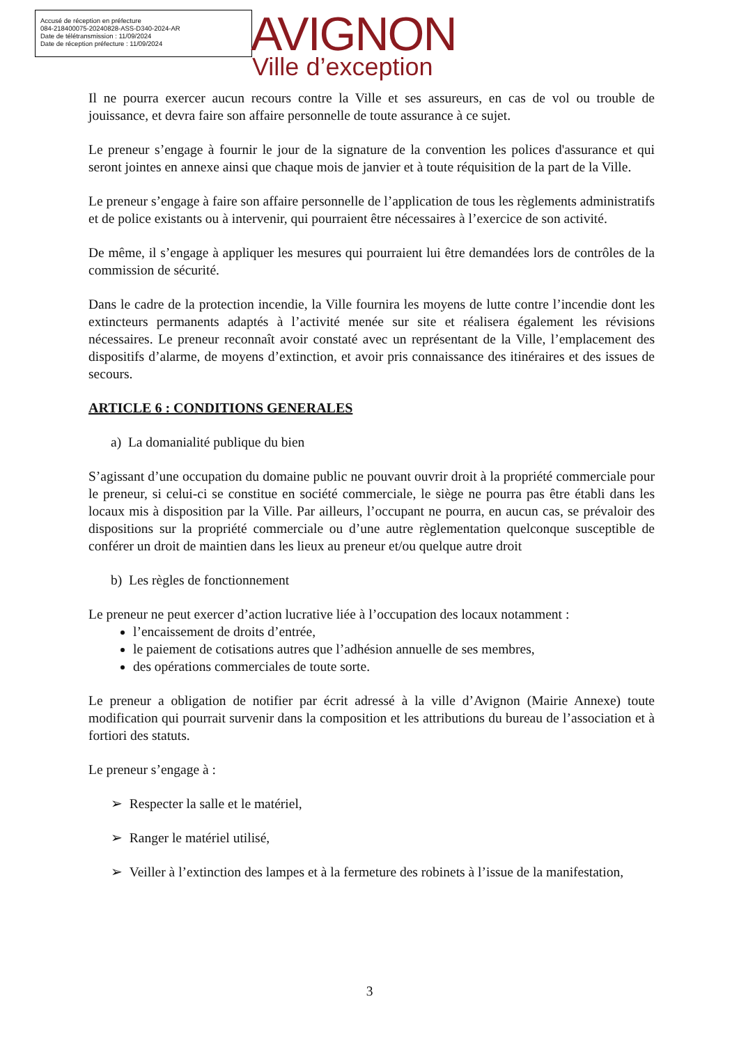Accusé de réception en préfecture
084-218400075-20240828-ASS-D340-2024-AR
Date de télétransmission : 11/09/2024
Date de réception préfecture : 11/09/2024
AVIGNON
Ville d’exception
Il ne pourra exercer aucun recours contre la Ville et ses assureurs, en cas de vol ou trouble de jouissance, et devra faire son affaire personnelle de toute assurance à ce sujet.
Le preneur s’engage à fournir le jour de la signature de la convention les polices d'assurance et qui seront jointes en annexe ainsi que chaque mois de janvier et à toute réquisition de la part de la Ville.
Le preneur s’engage à faire son affaire personnelle de l’application de tous les règlements administratifs et de police existants ou à intervenir, qui pourraient être nécessaires à l’exercice de son activité.
De même, il s’engage à appliquer les mesures qui pourraient lui être demandées lors de contrôles de la commission de sécurité.
Dans le cadre de la protection incendie, la Ville fournira les moyens de lutte contre l’incendie dont les extincteurs permanents adaptés à l’activité menée sur site et réalisera également les révisions nécessaires. Le preneur reconnaît avoir constaté avec un représentant de la Ville, l’emplacement des dispositifs d’alarme, de moyens d’extinction, et avoir pris connaissance des itinéraires et des issues de secours.
ARTICLE 6 : CONDITIONS GENERALES
a) La domanialité publique du bien
S’agissant d’une occupation du domaine public ne pouvant ouvrir droit à la propriété commerciale pour le preneur, si celui-ci se constitue en société commerciale, le siège ne pourra pas être établi dans les locaux mis à disposition par la Ville. Par ailleurs, l’occupant ne pourra, en aucun cas, se prévaloir des dispositions sur la propriété commerciale ou d’une autre règlementation quelconque susceptible de conférer un droit de maintien dans les lieux au preneur et/ou quelque autre droit
b) Les règles de fonctionnement
Le preneur ne peut exercer d’action lucrative liée à l’occupation des locaux notamment :
l’encaissement de droits d’entrée,
le paiement de cotisations autres que l’adhésion annuelle de ses membres,
des opérations commerciales de toute sorte.
Le preneur a obligation de notifier par écrit adressé à la ville d’Avignon (Mairie Annexe) toute modification qui pourrait survenir dans la composition et les attributions du bureau de l’association et à fortiori des statuts.
Le preneur s’engage à :
➢ Respecter la salle et le matériel,
➢ Ranger le matériel utilisé,
➢ Veiller à l’extinction des lampes et à la fermeture des robinets à l’issue de la manifestation,
3